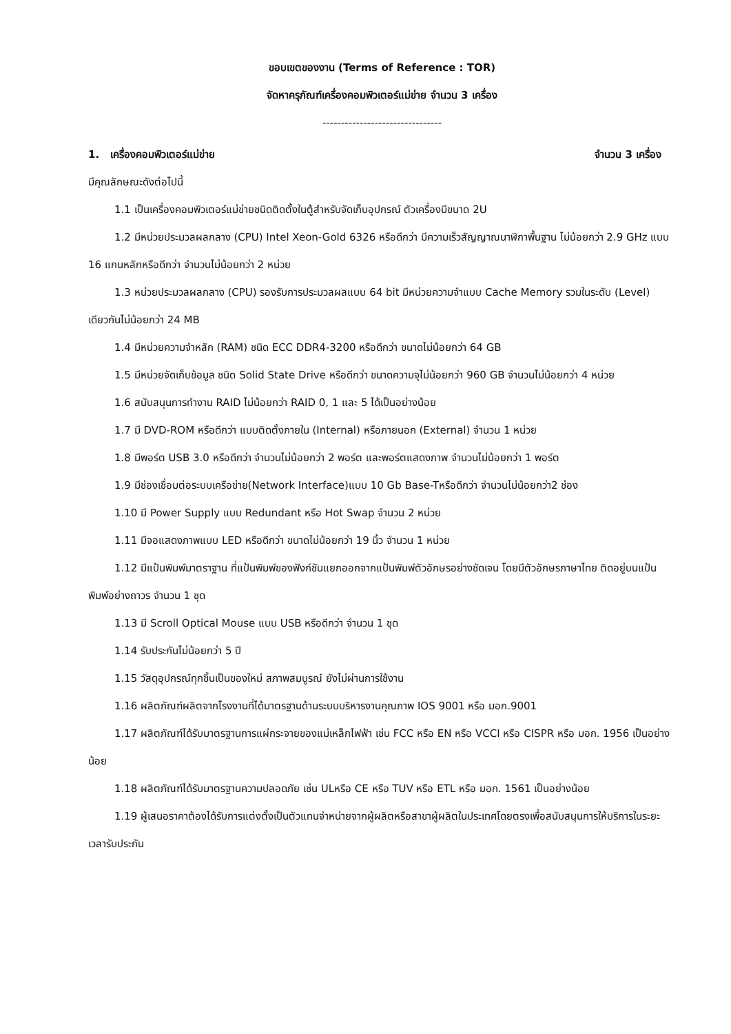ขอบเขตของงาน (Terms of Reference : TOR)
จัดหาครุภัณฑ์เครื่องคอมพิวเตอร์แม่ข่าย จำนวน 3 เครื่อง
--------------------------------
1. เครื่องคอมพิวเตอร์แม่ข่าย จำนวน 3 เครื่อง
มีคุณลักษณะดังต่อไปนี้
1.1 เป็นเครื่องคอมพิวเตอร์แม่ข่ายชนิดติดตั้งในตู้สำหรับจัดเก็บอุปกรณ์ ตัวเครื่องมีขนาด 2U
1.2 มีหน่วยประมวลผลกลาง (CPU) Intel Xeon-Gold 6326 หรือดีกว่า มีความเร็วสัญญาณนาฬิกาพื้นฐาน ไม่น้อยกว่า 2.9 GHz แบบ 16 แกนหลักหรือดีกว่า จำนวนไม่น้อยกว่า 2 หน่วย
1.3 หน่วยประมวลผลกลาง (CPU) รองรับการประมวลผลแบบ 64 bit มีหน่วยความจำแบบ Cache Memory รวมในระดับ (Level) เดียวกันไม่น้อยกว่า 24 MB
1.4 มีหน่วยความจำหลัก (RAM) ชนิด ECC DDR4-3200 หรือดีกว่า ขนาดไม่น้อยกว่า 64 GB
1.5 มีหน่วยจัดเก็บข้อมูล ชนิด Solid State Drive หรือดีกว่า ขนาดความจุไม่น้อยกว่า 960 GB จำนวนไม่น้อยกว่า 4 หน่วย
1.6 สนับสนุนการทำงาน RAID ไม่น้อยกว่า RAID 0, 1 และ 5 ได้เป็นอย่างน้อย
1.7 มี DVD-ROM หรือดีกว่า แบบติดตั้งภายใน (Internal) หรือภายนอก (External) จำนวน 1 หน่วย
1.8 มีพอร์ต USB 3.0 หรือดีกว่า จำนวนไม่น้อยกว่า 2 พอร์ต และพอร์ตแสดงภาพ จำนวนไม่น้อยกว่า 1 พอร์ต
1.9 มีช่องเชื่อมต่อระบบเครือข่าย(Network Interface)แบบ 10 Gb Base-Tหรือดีกว่า จำนวนไม่น้อยกว่า2 ช่อง
1.10 มี Power Supply แบบ Redundant หรือ Hot Swap จำนวน 2 หน่วย
1.11 มีจอแสดงภาพแบบ LED หรือดีกว่า ขนาดไม่น้อยกว่า 19 นิ้ว จำนวน 1 หน่วย
1.12 มีแป้นพิมพ์มาตราฐาน ที่แป้นพิมพ์ของฟังก์ชันแยกออกจากแป้นพิมพ์ตัวอักษรอย่างชัดเจน โดยมีตัวอักษรภาษาไทย ติดอยู่บนแป้นพิมพ์อย่างถาวร จำนวน 1 ชุด
1.13 มี Scroll Optical Mouse แบบ USB หรือดีกว่า จำนวน 1 ชุด
1.14 รับประกันไม่น้อยกว่า 5 ปี
1.15 วัสดุอุปกรณ์ทุกชิ้นเป็นของใหม่ สภาพสมบูรณ์ ยังไม่ผ่านการใช้งาน
1.16 ผลิตภัณฑ์ผลิตจากโรงงานที่ได้มาตรฐานด้านระบบบริหารงานคุณภาพ IOS 9001 หรือ มอก.9001
1.17 ผลิตภัณฑ์ได้รับมาตรฐานการแผ่กระจายของแม่เหล็กไฟฟ้า เช่น FCC หรือ EN หรือ VCCI หรือ CISPR หรือ มอก. 1956 เป็นอย่างน้อย
1.18 ผลิตภัณฑ์ได้รับมาตรฐานความปลอดภัย เช่น ULหรือ CE หรือ TUV หรือ ETL หรือ มอก. 1561 เป็นอย่างน้อย
1.19 ผู้เสนอราคาต้องได้รับการแต่งตั้งเป็นตัวแทนจำหน่ายจากผู้ผลิตหรือสาขาผู้ผลิตในประเทศโดยตรงเพื่อสนับสนุนการให้บริการในระยะเวลารับประกัน